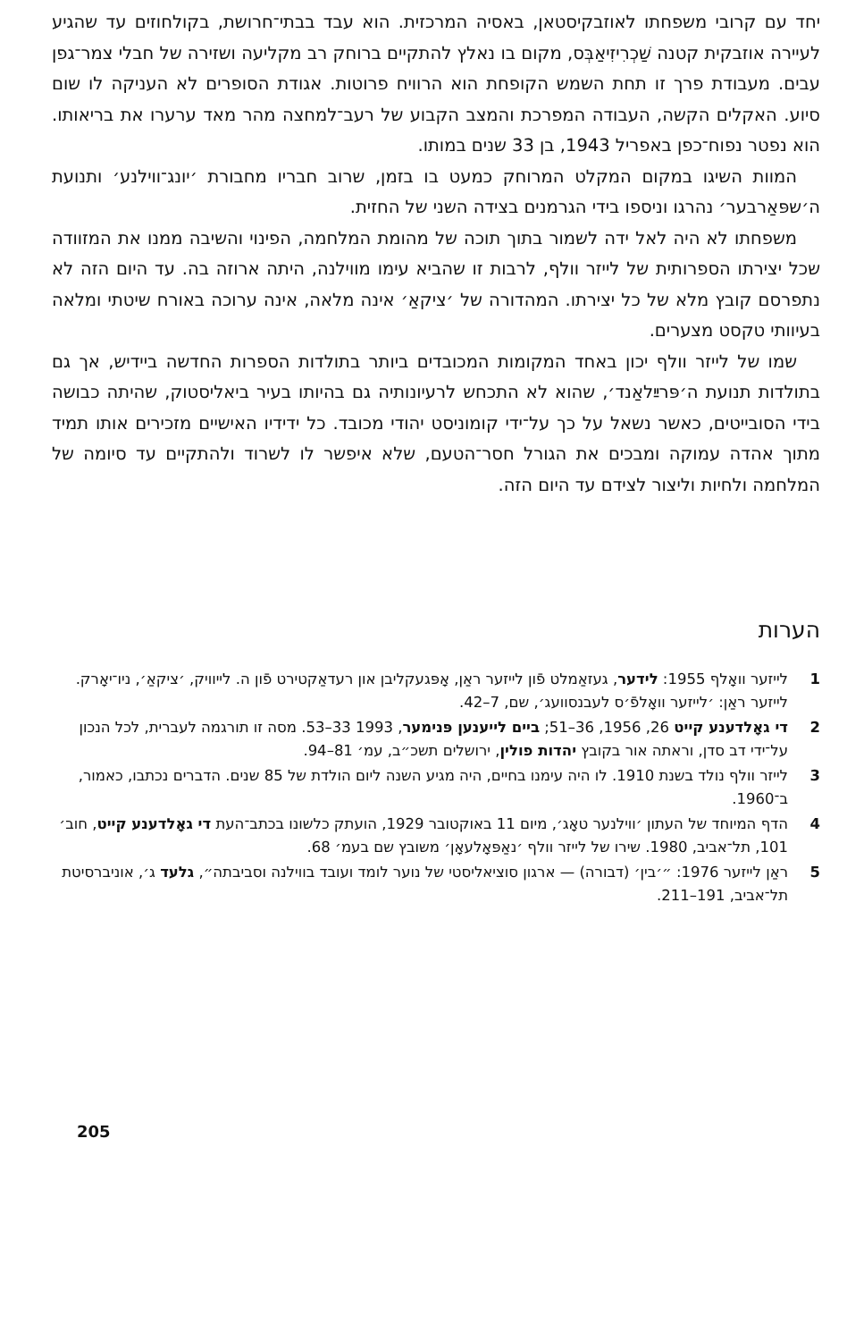יחד עם קרובי משפחתו לאוזבקיסטאן, באסיה המרכזית. הוא עבד בבתי־חרושת, בקולחוזים עד שהגיע לעיירה אוזבקית קטנה שַׁכְרִיזִיאַבְּס, מקום בו נאלץ להתקיים ברוחק רב מקליעה ושזירה של חבלי צמר־גפן עבים. מעבודת פרך זו תחת השמש הקופחת הוא הרוויח פרוטות. אגודת הסופרים לא העניקה לו שום סיוע. האקלים הקשה, העבודה המפרכת והמצב הקבוע של רעב־למחצה מהר מאד ערערו את בריאותו. הוא נפטר נפוח־כפן באפריל 1943, בן 33 שנים במותו.
המוות השיגו במקום המקלט המרוחק כמעט בו בזמן, שרוב חבריו מחבורת ׳יונג־ווילנע׳ ותנועת ה׳שפּאַרבער׳ נהרגו וניספו בידי הגרמנים בצידה השני של החזית.
משפחתו לא היה לאל ידה לשמור בתוך תוכה של מהומת המלחמה, הפינוי והשיבה ממנו את המזוודה שכל יצירתו הספרותית של לייזר וולף, לרבות זו שהביא עימו מווילנה, היתה ארוזה בה. עד היום הזה לא נתפרסם קובץ מלא של כל יצירתו. המהדורה של ׳ציקאַ׳ אינה מלאה, אינה ערוכה באורח שיטתי ומלאה בעיוותי טקסט מצערים.
שמו של לייזר וולף יכון באחד המקומות המכובדים ביותר בתולדות הספרות החדשה ביידיש, אך גם בתולדות תנועת ה׳פּרײַלאַנד׳, שהוא לא התכחש לרעיונותיה גם בהיותו בעיר ביאליסטוק, שהיתה כבושה בידי הסובייטים, כאשר נשאל על כך על־ידי קומוניסט יהודי מכובד. כל ידידיו האישיים מזכירים אותו תמיד מתוך אהדה עמוקה ומבכים את הגורל חסר־הטעם, שלא איפשר לו לשרוד ולהתקיים עד סיומה של המלחמה ולחיות וליצור לצידם עד היום הזה.
הערות
1 לייזער וואָלף 1955: לידער, געזאַמלט פֿון לייזער ראַן, אָפּגעקליבן און רעדאַקטירט פֿון ה. לייוויק, ׳ציקאַ׳, ניו־יאָרק. לייזער ראַן: ׳לייזער וואָלפֿ׳ס לעבנסוועג׳, שם, 7–42.
2 די גאָלדענע קייט 26, 1956, 36–51; ביים לייענען פּנימער, 1993 33–53. מסה זו תורגמה לעברית, לכל הנכון על־ידי דב סדן, וראתה אור בקובץ יהדות פולין, ירושלים תשכ״ב, עמ׳ 81–94.
3 לייזר וולף נולד בשנת 1910. לו היה עימנו בחיים, היה מגיע השנה ליום הולדת של 85 שנים. הדברים נכתבו, כאמור, ב־1960.
4 הדף המיוחד של העתון ׳ווילנער טאָג׳, מיום 11 באוקטובר 1929, הועתק כלשונו בכתב־העת די גאָלדענע קייט, חוב׳ 101, תל־אביב, 1980. שירו של לייזר וולף ׳נאַפּאָלעאָן׳ משובץ שם בעמ׳ 68.
5 ראַן לייזער 1976: ״׳בין׳ (דבורה) — ארגון סוציאליסטי של נוער לומד ועובד בווילנה וסביבתה״, גלעד ג׳, אוניברסיטת תל־אביב, 191–211.
205